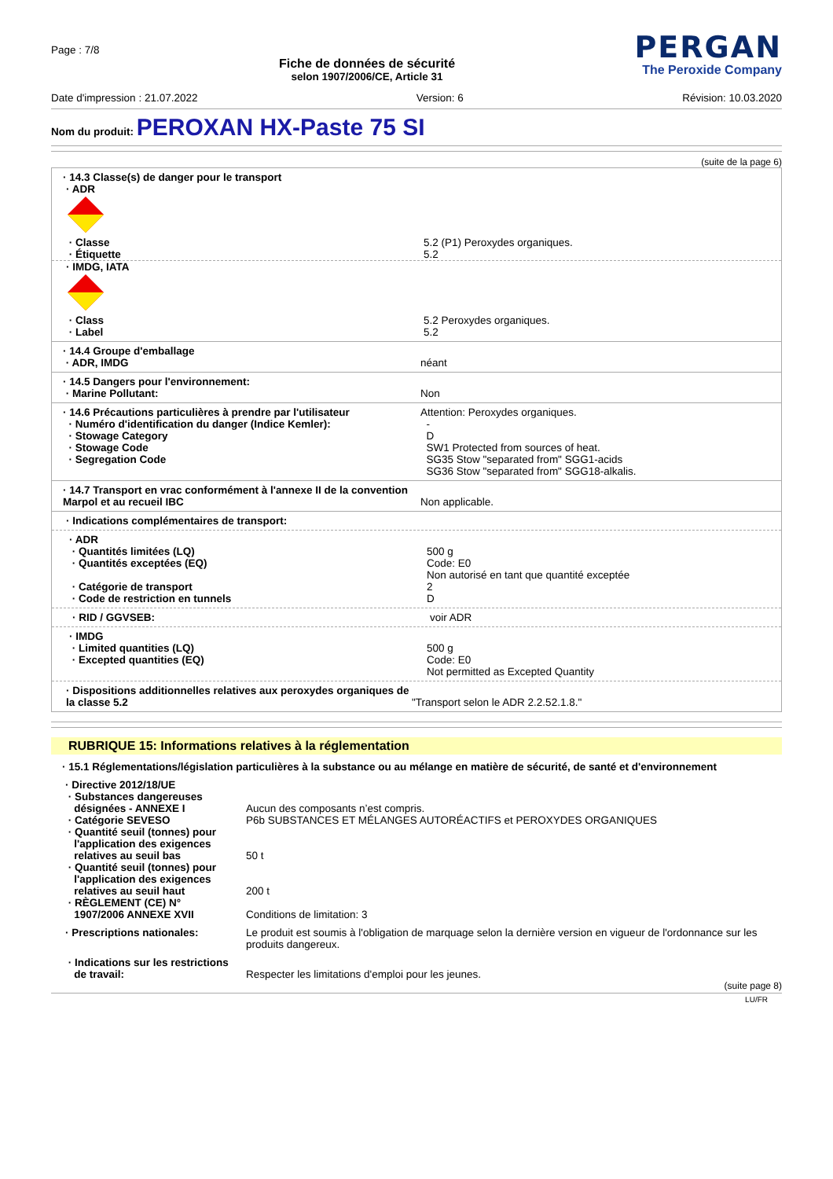Page : 7/8
Fiche de données de sécurité
selon 1907/2006/CE, Article 31
PERGAN
The Peroxide Company
Date d'impression : 21.07.2022 Version: 6 Révision: 10.03.2020
Nom du produit: PEROXAN HX-Paste 75 SI
(suite de la page 6)
· 14.3 Classe(s) de danger pour le transport
· ADR
| · Classe · Étiquette | 5.2 (P1) Peroxydes organiques. 5.2 |
· IMDG, IATA
| · Class · Label | 5.2 Peroxydes organiques. 5.2 |
| · 14.4 Groupe d'emballage · ADR, IMDG | néant |
| · 14.5 Dangers pour l'environnement: · Marine Pollutant: | Non |
| · 14.6 Précautions particulières à prendre par l'utilisateur · Numéro d'identification du danger (Indice Kemler): · Stowage Category · Stowage Code · Segregation Code | Attention: Peroxydes organiques. - D SW1 Protected from sources of heat. SG35 Stow "separated from" SGG1-acids SG36 Stow "separated from" SGG18-alkalis. |
| · 14.7 Transport en vrac conformément à l'annexe II de la convention Marpol et au recueil IBC | Non applicable. |
· Indications complémentaires de transport:
| · ADR · Quantités limitées (LQ) · Quantités exceptées (EQ) · Catégorie de transport · Code de restriction en tunnels | 500 g Code: E0 Non autorisé en tant que quantité exceptée 2 D |
| · RID / GGVSEB: | voir ADR |
| · IMDG · Limited quantities (LQ) · Excepted quantities (EQ) | 500 g Code: E0 Not permitted as Excepted Quantity |
| · Dispositions additionnelles relatives aux peroxydes organiques de la classe 5.2 | "Transport selon le ADR 2.2.52.1.8." |
RUBRIQUE 15: Informations relatives à la réglementation
· 15.1 Réglementations/législation particulières à la substance ou au mélange en matière de sécurité, de santé et d'environnement
| · Directive 2012/18/UE · Substances dangereuses désignées - ANNEXE I · Catégorie SEVESO · Quantité seuil (tonnes) pour l'application des exigences relatives au seuil bas · Quantité seuil (tonnes) pour l'application des exigences relatives au seuil haut · RÈGLEMENT (CE) N° 1907/2006 ANNEXE XVII | Aucun des composants n’est compris. P6b SUBSTANCES ET MÉLANGES AUTORÉACTIFS et PEROXYDES ORGANIQUES 50 t 200 t Conditions de limitation: 3 |
| · Prescriptions nationales: | Le produit est soumis à l'obligation de marquage selon la dernière version en vigueur de l'ordonnance sur les produits dangereux. |
| · Indications sur les restrictions de travail: | Respecter les limitations d'emploi pour les jeunes. |
(suite page 8)
LU/FR